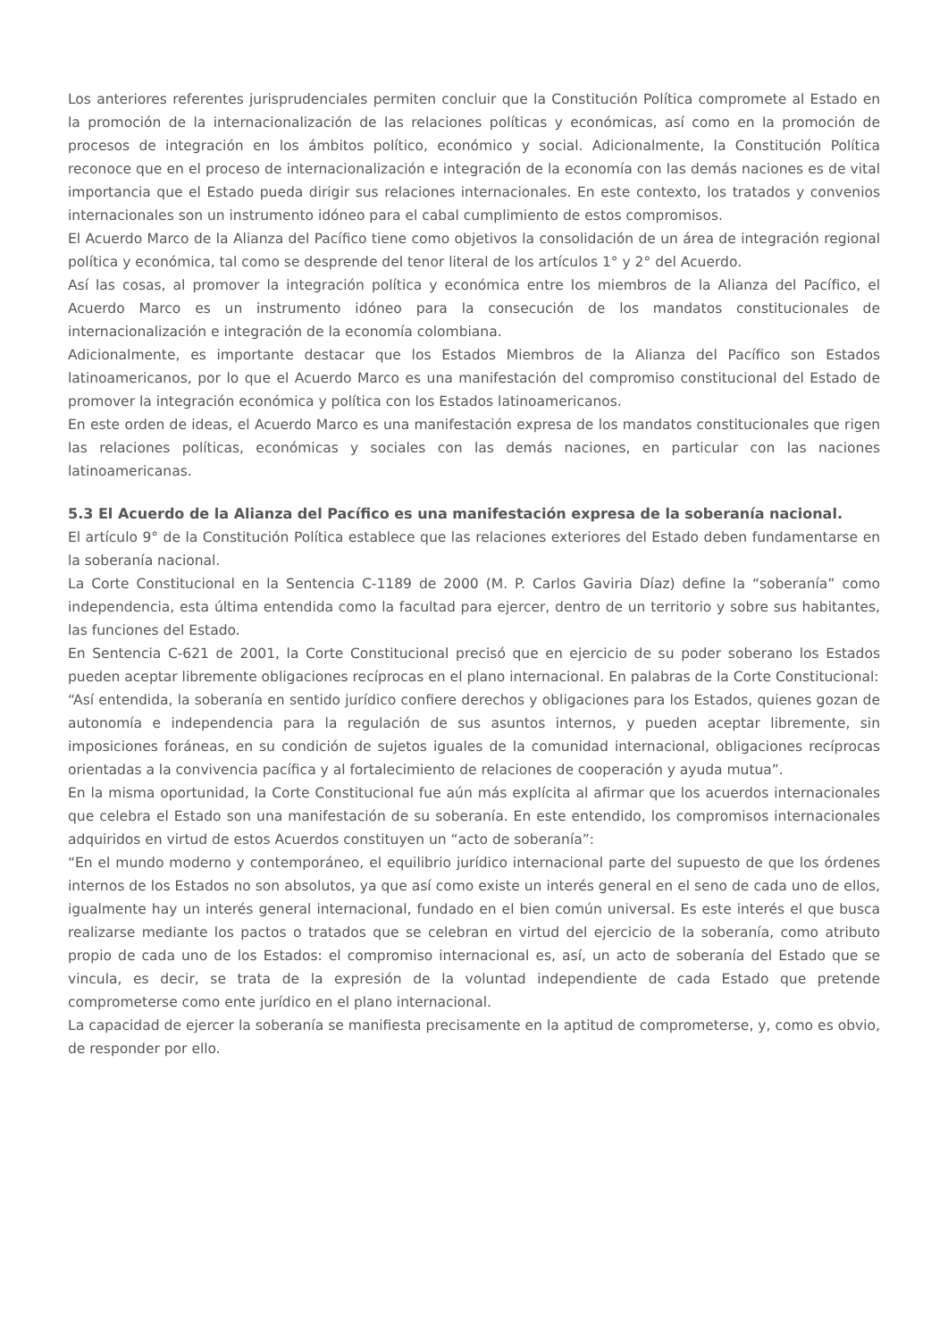Los anteriores referentes jurisprudenciales permiten concluir que la Constitución Política compromete al Estado en la promoción de la internacionalización de las relaciones políticas y económicas, así como en la promoción de procesos de integración en los ámbitos político, económico y social. Adicionalmente, la Constitución Política reconoce que en el proceso de internacionalización e integración de la economía con las demás naciones es de vital importancia que el Estado pueda dirigir sus relaciones internacionales. En este contexto, los tratados y convenios internacionales son un instrumento idóneo para el cabal cumplimiento de estos compromisos.
El Acuerdo Marco de la Alianza del Pacífico tiene como objetivos la consolidación de un área de integración regional política y económica, tal como se desprende del tenor literal de los artículos 1° y 2° del Acuerdo.
Así las cosas, al promover la integración política y económica entre los miembros de la Alianza del Pacífico, el Acuerdo Marco es un instrumento idóneo para la consecución de los mandatos constitucionales de internacionalización e integración de la economía colombiana.
Adicionalmente, es importante destacar que los Estados Miembros de la Alianza del Pacífico son Estados latinoamericanos, por lo que el Acuerdo Marco es una manifestación del compromiso constitucional del Estado de promover la integración económica y política con los Estados latinoamericanos.
En este orden de ideas, el Acuerdo Marco es una manifestación expresa de los mandatos constitucionales que rigen las relaciones políticas, económicas y sociales con las demás naciones, en particular con las naciones latinoamericanas.
5.3 El Acuerdo de la Alianza del Pacífico es una manifestación expresa de la soberanía nacional.
El artículo 9° de la Constitución Política establece que las relaciones exteriores del Estado deben fundamentarse en la soberanía nacional.
La Corte Constitucional en la Sentencia C-1189 de 2000 (M. P. Carlos Gaviria Díaz) define la “soberanía” como independencia, esta última entendida como la facultad para ejercer, dentro de un territorio y sobre sus habitantes, las funciones del Estado.
En Sentencia C-621 de 2001, la Corte Constitucional precisó que en ejercicio de su poder soberano los Estados pueden aceptar libremente obligaciones recíprocas en el plano internacional. En palabras de la Corte Constitucional:
“Así entendida, la soberanía en sentido jurídico confiere derechos y obligaciones para los Estados, quienes gozan de autonomía e independencia para la regulación de sus asuntos internos, y pueden aceptar libremente, sin imposiciones foráneas, en su condición de sujetos iguales de la comunidad internacional, obligaciones recíprocas orientadas a la convivencia pacífica y al fortalecimiento de relaciones de cooperación y ayuda mutua”.
En la misma oportunidad, la Corte Constitucional fue aún más explícita al afirmar que los acuerdos internacionales que celebra el Estado son una manifestación de su soberanía. En este entendido, los compromisos internacionales adquiridos en virtud de estos Acuerdos constituyen un “acto de soberanía”:
“En el mundo moderno y contemporáneo, el equilibrio jurídico internacional parte del supuesto de que los órdenes internos de los Estados no son absolutos, ya que así como existe un interés general en el seno de cada uno de ellos, igualmente hay un interés general internacional, fundado en el bien común universal. Es este interés el que busca realizarse mediante los pactos o tratados que se celebran en virtud del ejercicio de la soberanía, como atributo propio de cada uno de los Estados: el compromiso internacional es, así, un acto de soberanía del Estado que se vincula, es decir, se trata de la expresión de la voluntad independiente de cada Estado que pretende comprometerse como ente jurídico en el plano internacional.
La capacidad de ejercer la soberanía se manifiesta precisamente en la aptitud de comprometerse, y, como es obvio, de responder por ello.